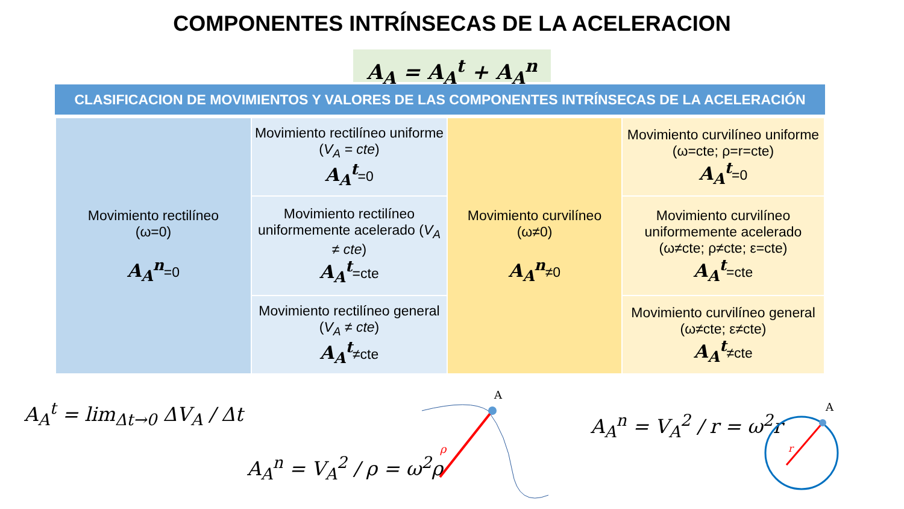COMPONENTES INTRÍNSECAS DE LA ACELERACION
A<sub>A</sub> = A<sub>A</sub><sup>t</sup> + A<sub>A</sub><sup>n</sup>
CLASIFICACION DE MOVIMIENTOS Y VALORES DE LAS COMPONENTES INTRÍNSECAS DE LA ACELERACIÓN
| Movimiento rectilíneo (ω=0) A<sub>A</sub><sup>n</sup> =0 | Movimiento rectilíneo uniforme ( V<sub>A</sub> = cte ) A<sub>A</sub><sup>t</sup> =0 | Movimiento curvilíneo (ω≠0) A<sub>A</sub><sup>n</sup> ≠0 | Movimiento curvilíneo uniforme (ω=cte; ρ=r=cte) A<sub>A</sub><sup>t</sup> =0 |
| | Movimiento rectilíneo uniformemente acelerado ( V<sub>A</sub> ≠ cte ) A<sub>A</sub><sup>t</sup> =cte | | Movimiento curvilíneo uniformemente acelerado (ω≠cte; ρ≠cte; ε=cte) A<sub>A</sub><sup>t</sup> =cte |
| | Movimiento rectilíneo general ( V<sub>A</sub> ≠ cte ) A<sub>A</sub><sup>t</sup> ≠cte | | Movimiento curvilíneo general (ω≠cte; ε≠cte) A<sub>A</sub><sup>t</sup> ≠cte |
A<sub>A</sub><sup>t</sup> = lim<sub>Δt→0</sub> ΔV<sub>A</sub> / Δt
A<sub>A</sub><sup>n</sup> = V<sub>A</sub><sup>2</sup> / ρ = ω<sup>2</sup>ρ
A<sub>A</sub><sup>n</sup> = V<sub>A</sub><sup>2</sup> / r = ω<sup>2</sup>r
A
ρ
A
r